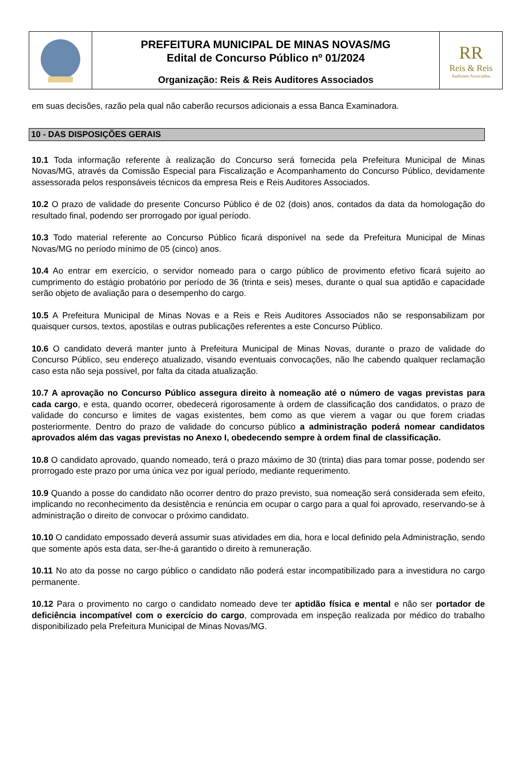PREFEITURA MUNICIPAL DE MINAS NOVAS/MG
Edital de Concurso Público nº 01/2024
Organização: Reis & Reis Auditores Associados
RR
Reis & Reis
Auditores Associados
em suas decisões, razão pela qual não caberão recursos adicionais a essa Banca Examinadora.
10 - DAS DISPOSIÇÕES GERAIS
10.1 Toda informação referente à realização do Concurso será fornecida pela Prefeitura Municipal de Minas Novas/MG, através da Comissão Especial para Fiscalização e Acompanhamento do Concurso Público, devidamente assessorada pelos responsáveis técnicos da empresa Reis e Reis Auditores Associados.
10.2 O prazo de validade do presente Concurso Público é de 02 (dois) anos, contados da data da homologação do resultado final, podendo ser prorrogado por igual período.
10.3 Todo material referente ao Concurso Público ficará disponível na sede da Prefeitura Municipal de Minas Novas/MG no período mínimo de 05 (cinco) anos.
10.4 Ao entrar em exercício, o servidor nomeado para o cargo público de provimento efetivo ficará sujeito ao cumprimento do estágio probatório por período de 36 (trinta e seis) meses, durante o qual sua aptidão e capacidade serão objeto de avaliação para o desempenho do cargo.
10.5 A Prefeitura Municipal de Minas Novas e a Reis e Reis Auditores Associados não se responsabilizam por quaisquer cursos, textos, apostilas e outras publicações referentes a este Concurso Público.
10.6 O candidato deverá manter junto à Prefeitura Municipal de Minas Novas, durante o prazo de validade do Concurso Público, seu endereço atualizado, visando eventuais convocações, não lhe cabendo qualquer reclamação caso esta não seja possível, por falta da citada atualização.
10.7 A aprovação no Concurso Público assegura direito à nomeação até o número de vagas previstas para cada cargo, e esta, quando ocorrer, obedecerá rigorosamente à ordem de classificação dos candidatos, o prazo de validade do concurso e limites de vagas existentes, bem como as que vierem a vagar ou que forem criadas posteriormente. Dentro do prazo de validade do concurso público a administração poderá nomear candidatos aprovados além das vagas previstas no Anexo I, obedecendo sempre à ordem final de classificação.
10.8 O candidato aprovado, quando nomeado, terá o prazo máximo de 30 (trinta) dias para tomar posse, podendo ser prorrogado este prazo por uma única vez por igual período, mediante requerimento.
10.9 Quando a posse do candidato não ocorrer dentro do prazo previsto, sua nomeação será considerada sem efeito, implicando no reconhecimento da desistência e renúncia em ocupar o cargo para a qual foi aprovado, reservando-se à administração o direito de convocar o próximo candidato.
10.10 O candidato empossado deverá assumir suas atividades em dia, hora e local definido pela Administração, sendo que somente após esta data, ser-lhe-á garantido o direito à remuneração.
10.11 No ato da posse no cargo público o candidato não poderá estar incompatibilizado para a investidura no cargo permanente.
10.12 Para o provimento no cargo o candidato nomeado deve ter aptidão física e mental e não ser portador de deficiência incompatível com o exercício do cargo, comprovada em inspeção realizada por médico do trabalho disponibilizado pela Prefeitura Municipal de Minas Novas/MG.